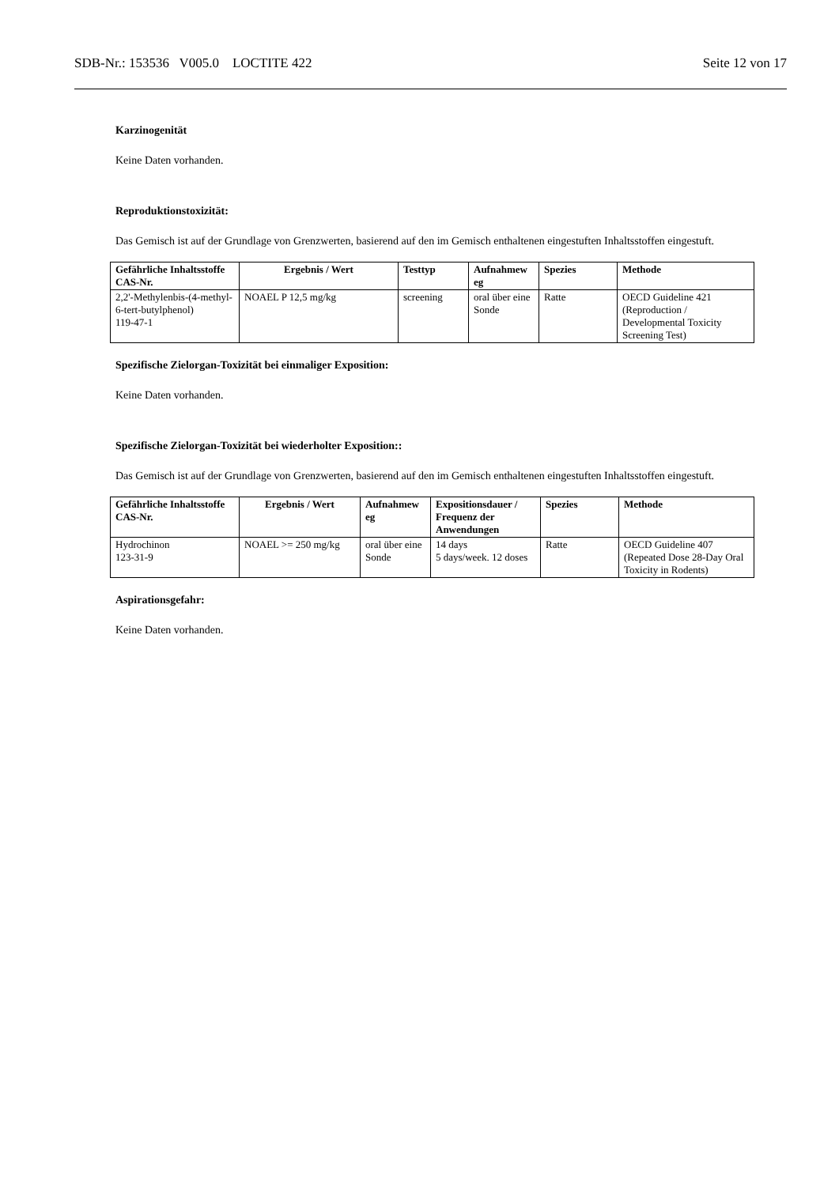SDB-Nr.: 153536 V005.0 LOCTITE 422 Seite 12 von 17
Karzinogenität
Keine Daten vorhanden.
Reproduktionstoxizität:
Das Gemisch ist auf der Grundlage von Grenzwerten, basierend auf den im Gemisch enthaltenen eingestuften Inhaltsstoffen eingestuft.
| Gefährliche Inhaltsstoffe CAS-Nr. | Ergebnis / Wert | Testtyp | Aufnahmew eg | Spezies | Methode |
| --- | --- | --- | --- | --- | --- |
| 2,2'-Methylenbis-(4-methyl-6-tert-butylphenol) 119-47-1 | NOAEL P 12,5 mg/kg | screening | oral über eine Sonde | Ratte | OECD Guideline 421 (Reproduction / Developmental Toxicity Screening Test) |
Spezifische Zielorgan-Toxizität bei einmaliger Exposition:
Keine Daten vorhanden.
Spezifische Zielorgan-Toxizität bei wiederholter Exposition::
Das Gemisch ist auf der Grundlage von Grenzwerten, basierend auf den im Gemisch enthaltenen eingestuften Inhaltsstoffen eingestuft.
| Gefährliche Inhaltsstoffe CAS-Nr. | Ergebnis / Wert | Aufnahmew eg | Expositionsdauer / Frequenz der Anwendungen | Spezies | Methode |
| --- | --- | --- | --- | --- | --- |
| Hydrochinon 123-31-9 | NOAEL >= 250 mg/kg | oral über eine Sonde | 14 days 5 days/week. 12 doses | Ratte | OECD Guideline 407 (Repeated Dose 28-Day Oral Toxicity in Rodents) |
Aspirationsgefahr:
Keine Daten vorhanden.